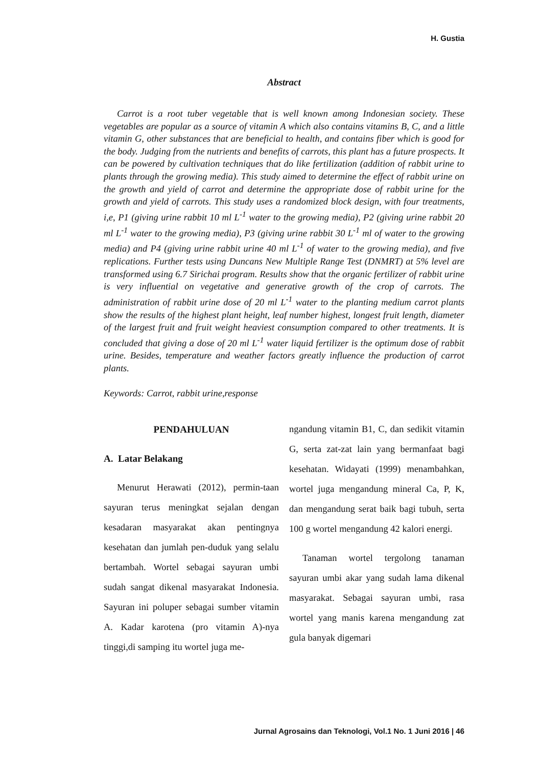H. Gustia
Abstract
Carrot is a root tuber vegetable that is well known among Indonesian society. These vegetables are popular as a source of vitamin A which also contains vitamins B, C, and a little vitamin G, other substances that are beneficial to health, and contains fiber which is good for the body. Judging from the nutrients and benefits of carrots, this plant has a future prospects. It can be powered by cultivation techniques that do like fertilization (addition of rabbit urine to plants through the growing media). This study aimed to determine the effect of rabbit urine on the growth and yield of carrot and determine the appropriate dose of rabbit urine for the growth and yield of carrots. This study uses a randomized block design, with four treatments, i,e, P1 (giving urine rabbit 10 ml L<sup>-1</sup> water to the growing media), P2 (giving urine rabbit 20 ml L<sup>-1</sup> water to the growing media), P3 (giving urine rabbit 30 L<sup>-1</sup> ml of water to the growing media) and P4 (giving urine rabbit urine 40 ml L<sup>-1</sup> of water to the growing media), and five replications. Further tests using Duncans New Multiple Range Test (DNMRT) at 5% level are transformed using 6.7 Sirichai program. Results show that the organic fertilizer of rabbit urine is very influential on vegetative and generative growth of the crop of carrots. The administration of rabbit urine dose of 20 ml L<sup>-1</sup> water to the planting medium carrot plants show the results of the highest plant height, leaf number highest, longest fruit length, diameter of the largest fruit and fruit weight heaviest consumption compared to other treatments. It is concluded that giving a dose of 20 ml L<sup>-1</sup> water liquid fertilizer is the optimum dose of rabbit urine. Besides, temperature and weather factors greatly influence the production of carrot plants.
Keywords: Carrot, rabbit urine,response
PENDAHULUAN
A. Latar Belakang
Menurut Herawati (2012), permin-taan sayuran terus meningkat sejalan dengan kesadaran masyarakat akan pentingnya kesehatan dan jumlah pen-duduk yang selalu bertambah. Wortel sebagai sayuran umbi sudah sangat dikenal masyarakat Indonesia. Sayuran ini poluper sebagai sumber vitamin A. Kadar karotena (pro vitamin A)-nya tinggi,di samping itu wortel juga me-
ngandung vitamin B1, C, dan sedikit vitamin G, serta zat-zat lain yang bermanfaat bagi kesehatan. Widayati (1999) menambahkan, wortel juga mengandung mineral Ca, P, K, dan mengandung serat baik bagi tubuh, serta 100 g wortel mengandung 42 kalori energi.
Tanaman wortel tergolong tanaman sayuran umbi akar yang sudah lama dikenal masyarakat. Sebagai sayuran umbi, rasa wortel yang manis karena mengandung zat gula banyak digemari
Jurnal Agrosains dan Teknologi, Vol.1 No. 1 Juni 2016 | 46